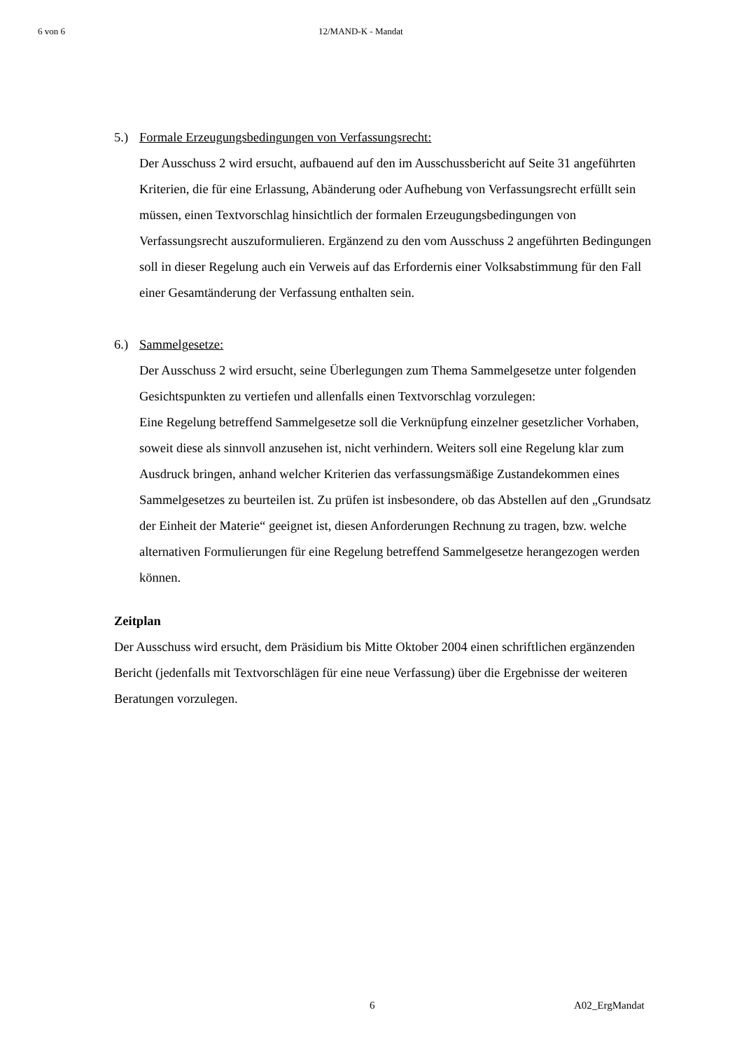6 von 6 12/MAND-K - Mandat
5.) Formale Erzeugungsbedingungen von Verfassungsrecht:
Der Ausschuss 2 wird ersucht, aufbauend auf den im Ausschussbericht auf Seite 31 angeführten Kriterien, die für eine Erlassung, Abänderung oder Aufhebung von Verfassungsrecht erfüllt sein müssen, einen Textvorschlag hinsichtlich der formalen Erzeugungsbedingungen von Verfassungsrecht auszuformulieren. Ergänzend zu den vom Ausschuss 2 angeführten Bedingungen soll in dieser Regelung auch ein Verweis auf das Erfordernis einer Volksabstimmung für den Fall einer Gesamtänderung der Verfassung enthalten sein.
6.) Sammelgesetze:
Der Ausschuss 2 wird ersucht, seine Überlegungen zum Thema Sammelgesetze unter folgenden Gesichtspunkten zu vertiefen und allenfalls einen Textvorschlag vorzulegen:
Eine Regelung betreffend Sammelgesetze soll die Verknüpfung einzelner gesetzlicher Vorhaben, soweit diese als sinnvoll anzusehen ist, nicht verhindern. Weiters soll eine Regelung klar zum Ausdruck bringen, anhand welcher Kriterien das verfassungsmäßige Zustandekommen eines Sammelgesetzes zu beurteilen ist. Zu prüfen ist insbesondere, ob das Abstellen auf den „Grundsatz der Einheit der Materie“ geeignet ist, diesen Anforderungen Rechnung zu tragen, bzw. welche alternativen Formulierungen für eine Regelung betreffend Sammelgesetze herangezogen werden können.
Zeitplan
Der Ausschuss wird ersucht, dem Präsidium bis Mitte Oktober 2004 einen schriftlichen ergänzenden Bericht (jedenfalls mit Textvorschlägen für eine neue Verfassung) über die Ergebnisse der weiteren Beratungen vorzulegen.
6 A02_ErgMandat